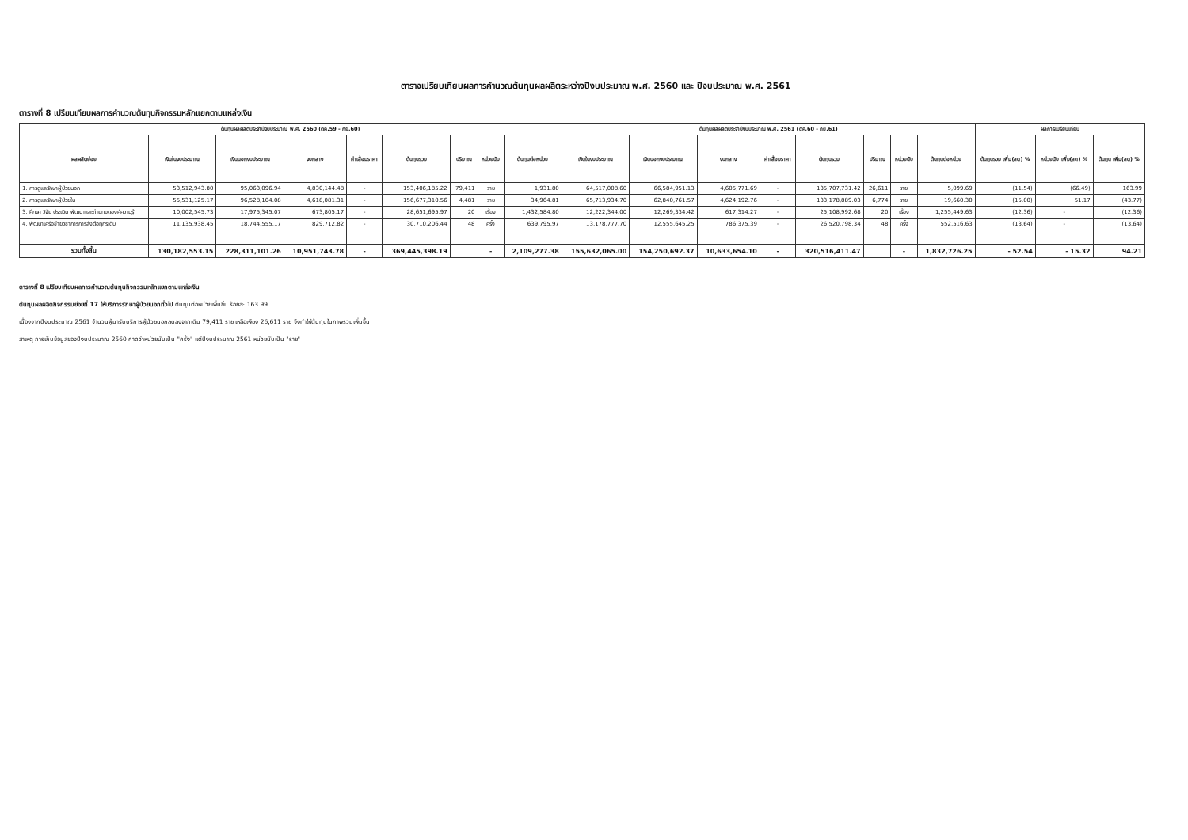ตารางเปรียบเทียบผลการคำนวณต้นทุนผลผลิตระหว่างปีงบประมาณ พ.ศ. 2560 และ ปีงบประมาณ พ.ศ. 2561
ตารางที่ 8 เปรียบเทียบผลการคำนวณต้นทุนกิจกรรมหลักแยกตามแหล่งเงิน
| ต้นทุนผลผลิตประจำปีงบประมาณ พ.ศ. 2560 (ตค.59 - กย.60) | | | | | | | | | ต้นทุนผลผลิตประจำปีงบประมาณ พ.ศ. 2561 (ตค.60 - กย.61) | | | | | | | | ผลการเปรียบเทียบ | | |
| --- | --- | --- | --- | --- | --- | --- | --- | --- | --- | --- | --- | --- | --- | --- | --- | --- | --- | --- | --- |
| ผลผลิตย่อย | เงินในงบประมาณ | เงินนอกงบประมาณ | งบกลาง | ค่าเสื่อมราคา | ต้นทุนรวม | ปริมาณ | หน่วยนับ | ต้นทุนต่อหน่วย | เงินในงบประมาณ | เงินนอกงบประมาณ | งบกลาง | ค่าเสื่อมราคา | ต้นทุนรวม | ปริมาณ | หน่วยนับ | ต้นทุนต่อหน่วย | ต้นทุนรวม เพิ่ม(ลด) % | หน่วยนับ เพิ่ม(ลด) % | ต้นทุน เพิ่ม(ลด) % |
| 1. การดูแลรักษาผู้ป่วยนอก | 53,512,943.80 | 95,063,096.94 | 4,830,144.48 | - | 153,406,185.22 | 79,411 | ราย | 1,931.80 | 64,517,008.60 | 66,584,951.13 | 4,605,771.69 | - | 135,707,731.42 | 26,611 | ราย | 5,099.69 | (11.54) | (66.49) | 163.99 |
| 2. การดูแลรักษาผู้ป่วยใน | 55,531,125.17 | 96,528,104.08 | 4,618,081.31 | - | 156,677,310.56 | 4,481 | ราย | 34,964.81 | 65,713,934.70 | 62,840,761.57 | 4,624,192.76 | - | 133,178,889.03 | 6,774 | ราย | 19,660.30 | (15.00) | 51.17 | (43.77) |
| 3. ศึกษา วิจัย ประเมิน พัฒนาและถ่ายทอดองค์ความรู้ | 10,002,545.73 | 17,975,345.07 | 673,805.17 | - | 28,651,695.97 | 20 | เรื่อง | 1,432,584.80 | 12,222,344.00 | 12,269,334.42 | 617,314.27 | - | 25,108,992.68 | 20 | เรื่อง | 1,255,449.63 | (12.36) | - | (12.36) |
| 4. พัฒนาเครือข่ายวิชาการการส่งต่อทุกระดับ | 11,135,938.45 | 18,744,555.17 | 829,712.82 | - | 30,710,206.44 | 48 | ครั้ง | 639,795.97 | 13,178,777.70 | 12,555,645.25 | 786,375.39 | - | 26,520,798.34 | 48 | ครั้ง | 552,516.63 | (13.64) | - | (13.64) |
| รวมทั้งสิ้น | 130,182,553.15 | 228,311,101.26 | 10,951,743.78 | - | 369,445,398.19 | | - | 2,109,277.38 | 155,632,065.00 | 154,250,692.37 | 10,633,654.10 | - | 320,516,411.47 | | - | 1,832,726.25 | - 52.54 | - 15.32 | 94.21 |
ตารางที่ 8 เปรียบเทียบผลการคำนวณต้นทุนกิจกรรมหลักแยกตามแหล่งเงิน
ต้นทุนผลผลิตกิจกรรมย่อยที่ 17 ให้บริการรักษาผู้ป่วยนอกทั่วไป ต้นทุนต่อหน่วยเพิ่มขึ้น ร้อยละ 163.99
เนื่องจากปีงบประมาณ 2561 จำนวนผู้มารับบริการผู้ป่วยนอกลดลงจากเดิม 79,411 ราย เหลือเพียง 26,611 ราย จึงทำให้ต้นทุนในภาพรวมเพิ่มขึ้น
สาเหตุ การเก็บข้อมูลของปีงบประมาณ 2560 คาดว่าหน่วยนับเป็น "ครั้ง" แต่ปีงบประมาณ 2561 หน่วยนับเป็น "ราย"